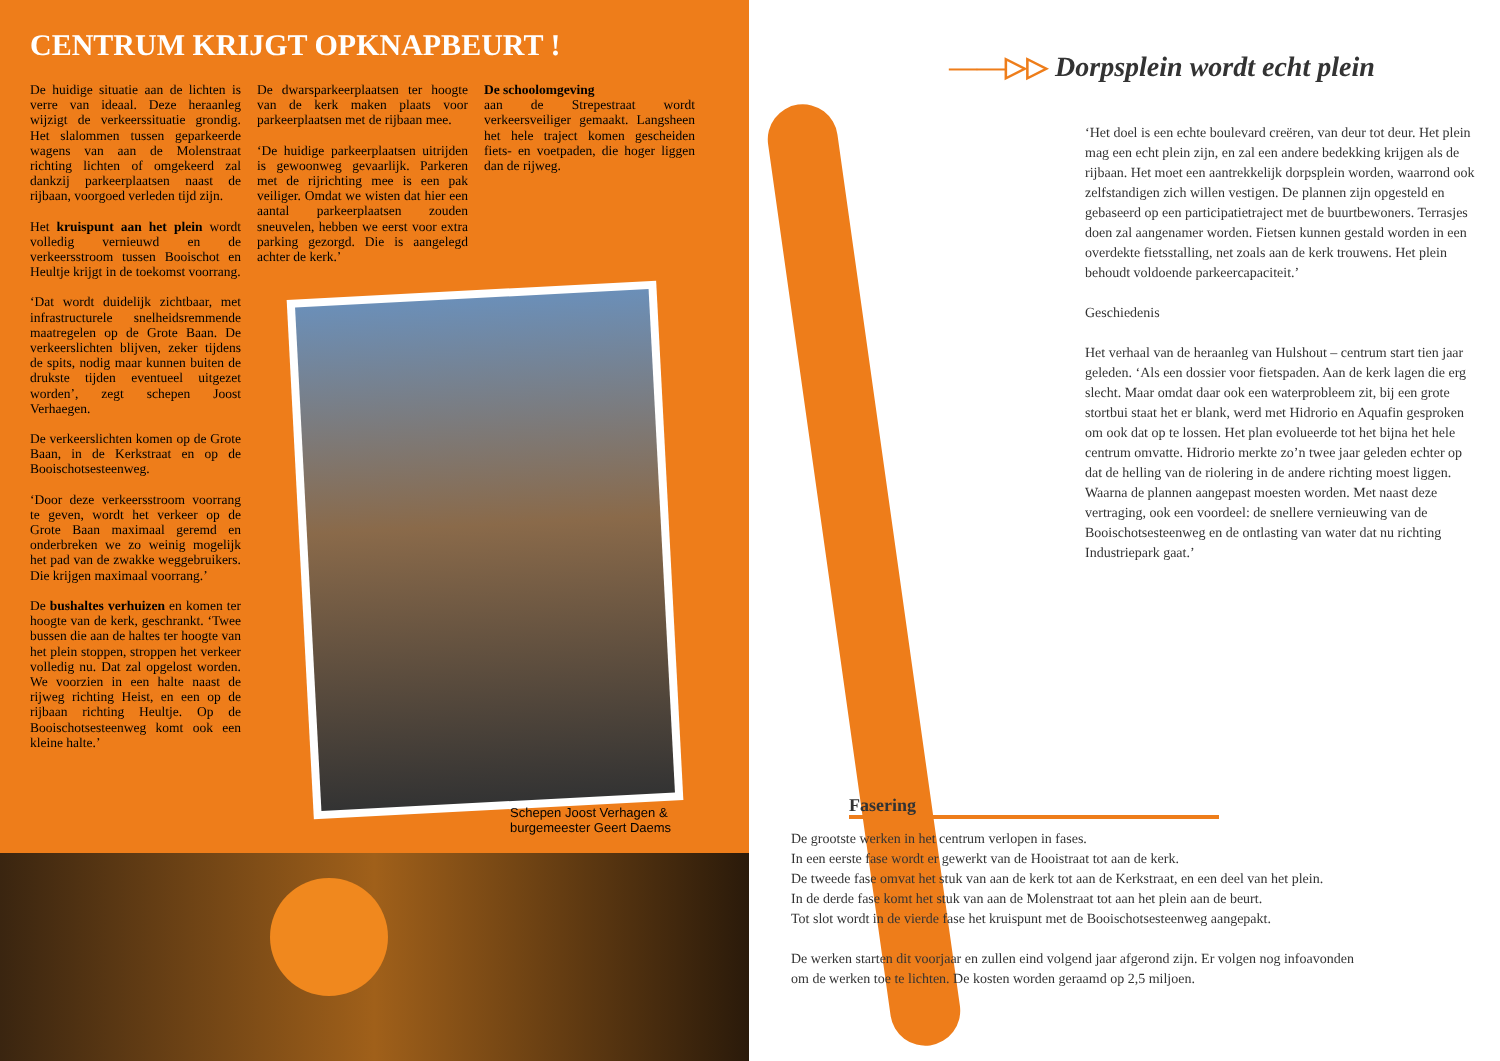CENTRUM KRIJGT OPKNAPBEURT !
De huidige situatie aan de lichten is verre van ideaal. Deze heraanleg wijzigt de verkeerssituatie grondig. Het slalommen tussen geparkeerde wagens van aan de Molenstraat richting lichten of omgekeerd zal dankzij parkeerplaatsen naast de rijbaan, voorgoed verleden tijd zijn.
Het kruispunt aan het plein wordt volledig vernieuwd en de verkeersstroom tussen Booischot en Heultje krijgt in de toekomst voorrang.
‘Dat wordt duidelijk zichtbaar, met infrastructurele snelheidsremmende maatregelen op de Grote Baan. De verkeerslichten blijven, zeker tijdens de spits, nodig maar kunnen buiten de drukste tijden eventueel uitgezet worden’, zegt schepen Joost Verhaegen.
De verkeerslichten komen op de Grote Baan, in de Kerkstraat en op de Booischotsesteenweg.
‘Door deze verkeersstroom voorrang te geven, wordt het verkeer op de Grote Baan maximaal geremd en onderbreken we zo weinig mogelijk het pad van de zwakke weggebruikers. Die krijgen maximaal voorrang.’
De bushaltes verhuizen en komen ter hoogte van de kerk, geschrankt. ‘Twee bussen die aan de haltes ter hoogte van het plein stoppen, stroppen het verkeer volledig nu. Dat zal opgelost worden. We voorzien in een halte naast de rijweg richting Heist, en een op de rijbaan richting Heultje. Op de Booischotsesteenweg komt ook een kleine halte.’
De dwarsparkeerplaatsen ter hoogte van de kerk maken plaats voor parkeerplaatsen met de rijbaan mee.
‘De huidige parkeerplaatsen uitrijden is gewoonweg gevaarlijk. Parkeren met de rijrichting mee is een pak veiliger. Omdat we wisten dat hier een aantal parkeerplaatsen zouden sneuvelen, hebben we eerst voor extra parking gezorgd. Die is aangelegd achter de kerk.’
De schoolomgeving
aan de Strepestraat wordt verkeersveiliger gemaakt. Langsheen het hele traject komen gescheiden fiets- en voetpaden, die hoger liggen dan de rijweg.
Schepen Joost Verhagen &
burgemeester Geert Daems
——▷▷ Dorpsplein wordt echt plein
‘Het doel is een echte boulevard creëren, van deur tot deur. Het plein mag een echt plein zijn, en zal een andere bedekking krijgen als de rijbaan. Het moet een aantrekkelijk dorpsplein worden, waarrond ook zelfstandigen zich willen vestigen. De plannen zijn opgesteld en gebaseerd op een participatietraject met de buurtbewoners. Terrasjes doen zal aangenamer worden. Fietsen kunnen gestald worden in een overdekte fietsstalling, net zoals aan de kerk trouwens. Het plein behoudt voldoende parkeercapaciteit.’
Geschiedenis
Het verhaal van de heraanleg van Hulshout – centrum start tien jaar geleden. ‘Als een dossier voor fietspaden. Aan de kerk lagen die erg slecht. Maar omdat daar ook een waterprobleem zit, bij een grote stortbui staat het er blank, werd met Hidrorio en Aquafin gesproken om ook dat op te lossen. Het plan evolueerde tot het bijna het hele centrum omvatte. Hidrorio merkte zo’n twee jaar geleden echter op dat de helling van de riolering in de andere richting moest liggen. Waarna de plannen aangepast moesten worden. Met naast deze vertraging, ook een voordeel: de snellere vernieuwing van de Booischotsesteenweg en de ontlasting van water dat nu richting Industriepark gaat.’
Fasering
De grootste werken in het centrum verlopen in fases.
In een eerste fase wordt er gewerkt van de Hooistraat tot aan de kerk.
De tweede fase omvat het stuk van aan de kerk tot aan de Kerkstraat, en een deel van het plein.
In de derde fase komt het stuk van aan de Molenstraat tot aan het plein aan de beurt.
Tot slot wordt in de vierde fase het kruispunt met de Booischotsesteenweg aangepakt.
De werken starten dit voorjaar en zullen eind volgend jaar afgerond zijn. Er volgen nog infoavonden
om de werken toe te lichten. De kosten worden geraamd op 2,5 miljoen.